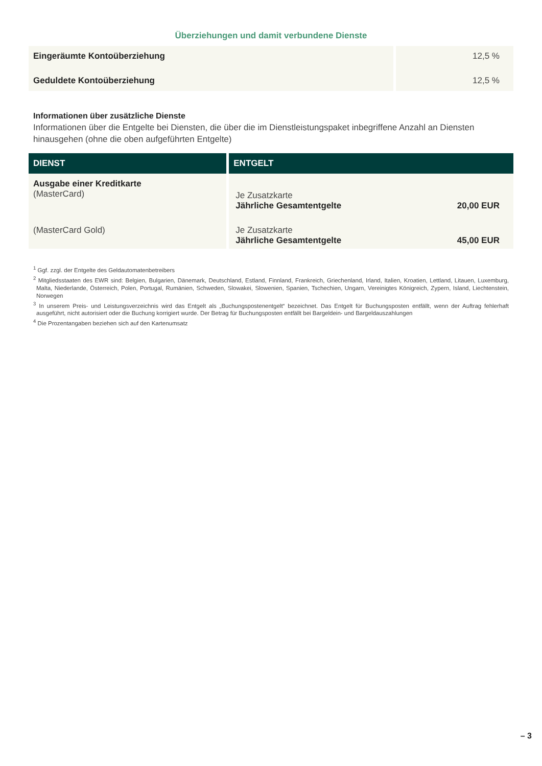Überziehungen und damit verbundene Dienste
| Eingeräumte Kontoüberziehung | 12,5 % |
| Geduldete Kontoüberziehung | 12,5 % |
Informationen über zusätzliche Dienste
Informationen über die Entgelte bei Diensten, die über die im Dienstleistungspaket inbegriffene Anzahl an Diensten hinausgehen (ohne die oben aufgeführten Entgelte)
| DIENST | ENTGELT |
| --- | --- |
| Ausgabe einer Kreditkarte (MasterCard) | Je Zusatzkarte Jährliche Gesamtentgelte 20,00 EUR |
| (MasterCard Gold) | Je Zusatzkarte Jährliche Gesamtentgelte 45,00 EUR |
<sup>1</sup> Ggf. zzgl. der Entgelte des Geldautomatenbetreibers
<sup>2</sup> Mitgliedsstaaten des EWR sind: Belgien, Bulgarien, Dänemark, Deutschland, Estland, Finnland, Frankreich, Griechenland, Irland, Italien, Kroatien, Lettland, Litauen, Luxemburg, Malta, Niederlande, Österreich, Polen, Portugal, Rumänien, Schweden, Slowakei, Slowenien, Spanien, Tschechien, Ungarn, Vereinigtes Königreich, Zypern, Island, Liechtenstein, Norwegen
<sup>3</sup> In unserem Preis- und Leistungsverzeichnis wird das Entgelt als „Buchungspostenentgelt“ bezeichnet. Das Entgelt für Buchungsposten entfällt, wenn der Auftrag fehlerhaft ausgeführt, nicht autorisiert oder die Buchung korrigiert wurde. Der Betrag für Buchungsposten entfällt bei Bargeldein- und Bargeldauszahlungen
<sup>4</sup> Die Prozentangaben beziehen sich auf den Kartenumsatz
– 3